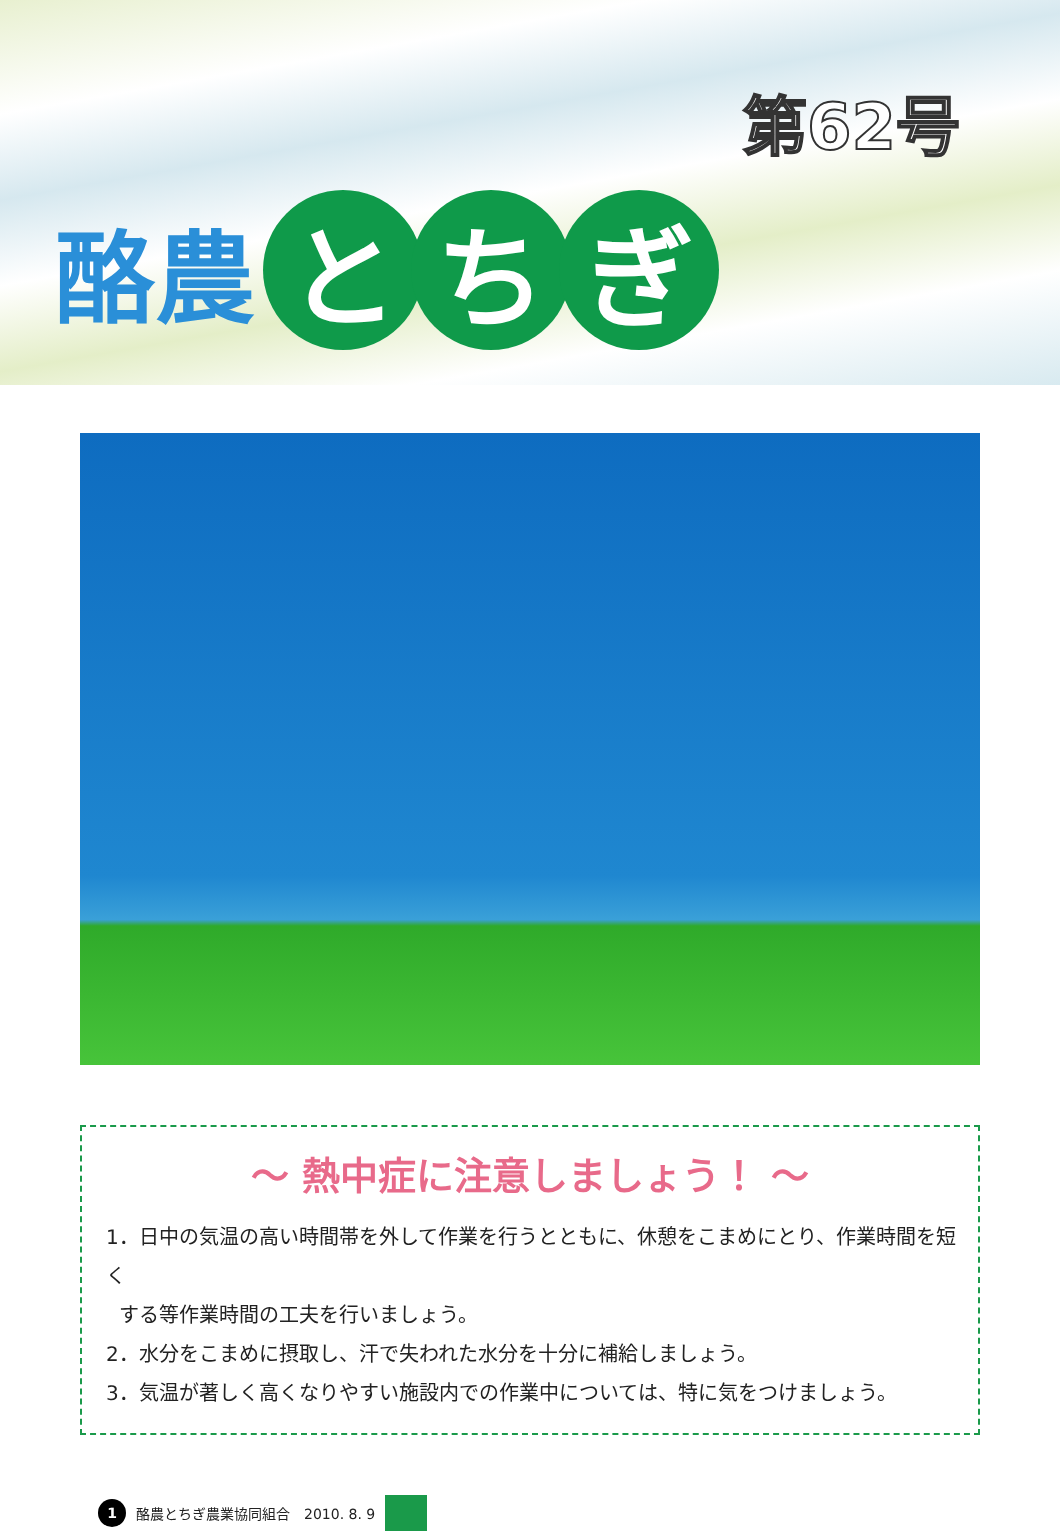第62号
酪農 と ち ぎ
～ 熱中症に注意しましょう！ ～
1．日中の気温の高い時間帯を外して作業を行うとともに、休憩をこまめにとり、作業時間を短く
する等作業時間の工夫を行いましょう。
2．水分をこまめに摂取し、汗で失われた水分を十分に補給しましょう。
3．気温が著しく高くなりやすい施設内での作業中については、特に気をつけましょう。
1 酪農とちぎ農業協同組合　2010. 8. 9